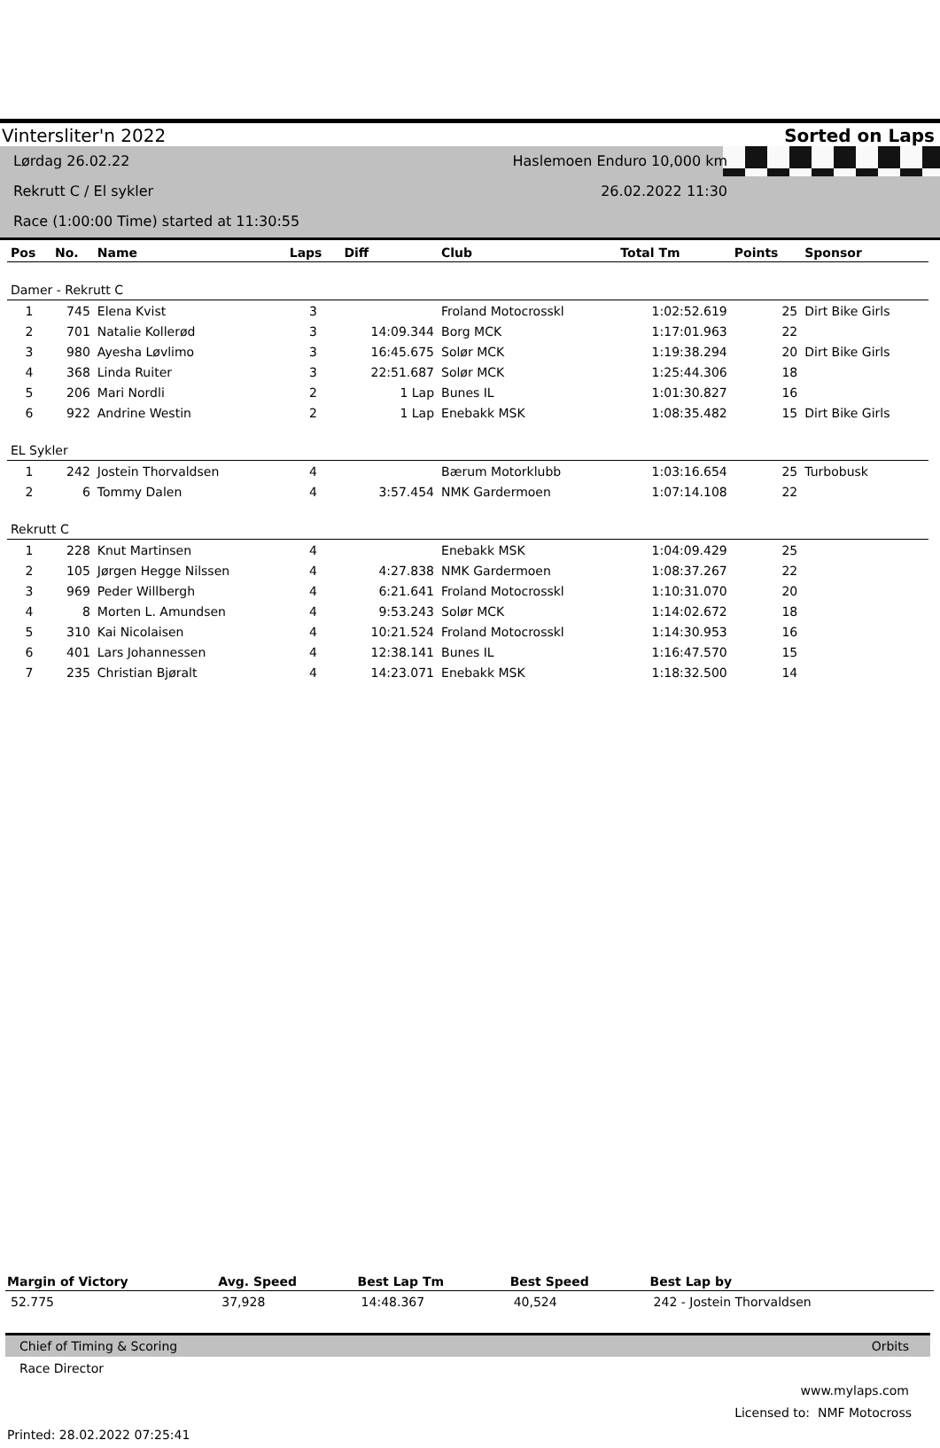Vintersliter'n 2022 Sorted on Laps
Lørdag 26.02.22 Haslemoen Enduro 10,000 km
Rekrutt C / El sykler 26.02.2022 11:30
Race (1:00:00 Time) started at 11:30:55
| Pos | No. | Name | Laps | Diff | Club | Total Tm | Points | Sponsor |
| --- | --- | --- | --- | --- | --- | --- | --- | --- |
| Damer - Rekrutt C | | | | | | | | |
| 1 | 745 | Elena Kvist | 3 | | Froland Motocrosskl | 1:02:52.619 | 25 | Dirt Bike Girls |
| 2 | 701 | Natalie Kollerød | 3 | 14:09.344 | Borg MCK | 1:17:01.963 | 22 | |
| 3 | 980 | Ayesha Løvlimo | 3 | 16:45.675 | Solør MCK | 1:19:38.294 | 20 | Dirt Bike Girls |
| 4 | 368 | Linda Ruiter | 3 | 22:51.687 | Solør MCK | 1:25:44.306 | 18 | |
| 5 | 206 | Mari Nordli | 2 | 1 Lap | Bunes IL | 1:01:30.827 | 16 | |
| 6 | 922 | Andrine Westin | 2 | 1 Lap | Enebakk MSK | 1:08:35.482 | 15 | Dirt Bike Girls |
| EL Sykler | | | | | | | | |
| 1 | 242 | Jostein Thorvaldsen | 4 | | Bærum Motorklubb | 1:03:16.654 | 25 | Turbobusk |
| 2 | 6 | Tommy Dalen | 4 | 3:57.454 | NMK Gardermoen | 1:07:14.108 | 22 | |
| Rekrutt C | | | | | | | | |
| 1 | 228 | Knut Martinsen | 4 | | Enebakk MSK | 1:04:09.429 | 25 | |
| 2 | 105 | Jørgen Hegge Nilssen | 4 | 4:27.838 | NMK Gardermoen | 1:08:37.267 | 22 | |
| 3 | 969 | Peder Willbergh | 4 | 6:21.641 | Froland Motocrosskl | 1:10:31.070 | 20 | |
| 4 | 8 | Morten L. Amundsen | 4 | 9:53.243 | Solør MCK | 1:14:02.672 | 18 | |
| 5 | 310 | Kai Nicolaisen | 4 | 10:21.524 | Froland Motocrosskl | 1:14:30.953 | 16 | |
| 6 | 401 | Lars Johannessen | 4 | 12:38.141 | Bunes IL | 1:16:47.570 | 15 | |
| 7 | 235 | Christian Bjøralt | 4 | 14:23.071 | Enebakk MSK | 1:18:32.500 | 14 | |
| Margin of Victory | Avg. Speed | Best Lap Tm | Best Speed | Best Lap by |
| --- | --- | --- | --- | --- |
| 52.775 | 37,928 | 14:48.367 | 40,524 | 242 - Jostein Thorvaldsen |
Chief of Timing & Scoring Orbits
Race Director
www.mylaps.com
Licensed to: NMF Motocross
Printed: 28.02.2022 07:25:41